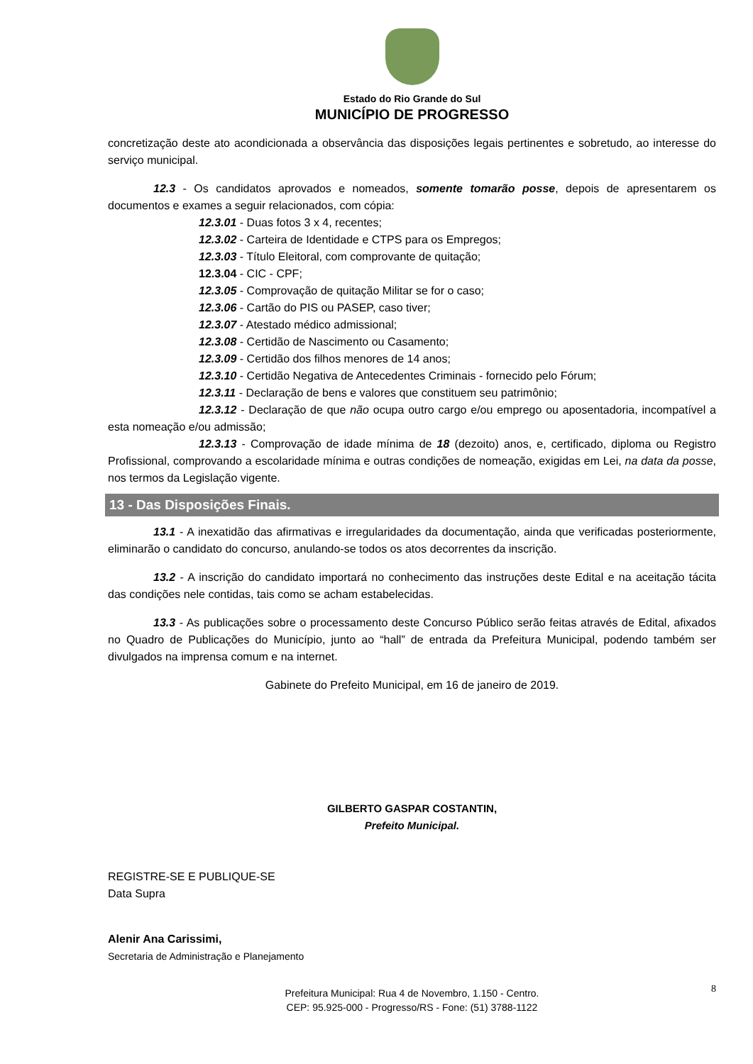Estado do Rio Grande do Sul
MUNICÍPIO DE PROGRESSO
concretização deste ato acondicionada a observância das disposições legais pertinentes e sobretudo, ao interesse do serviço municipal.
12.3 - Os candidatos aprovados e nomeados, somente tomarão posse, depois de apresentarem os documentos e exames a seguir relacionados, com cópia:
12.3.01 - Duas fotos 3 x 4, recentes;
12.3.02 - Carteira de Identidade e CTPS para os Empregos;
12.3.03 - Título Eleitoral, com comprovante de quitação;
12.3.04 - CIC - CPF;
12.3.05 - Comprovação de quitação Militar se for o caso;
12.3.06 - Cartão do PIS ou PASEP, caso tiver;
12.3.07 - Atestado médico admissional;
12.3.08 - Certidão de Nascimento ou Casamento;
12.3.09 - Certidão dos filhos menores de 14 anos;
12.3.10 - Certidão Negativa de Antecedentes Criminais - fornecido pelo Fórum;
12.3.11 - Declaração de bens e valores que constituem seu patrimônio;
12.3.12 - Declaração de que não ocupa outro cargo e/ou emprego ou aposentadoria, incompatível a esta nomeação e/ou admissão;
12.3.13 - Comprovação de idade mínima de 18 (dezoito) anos, e, certificado, diploma ou Registro Profissional, comprovando a escolaridade mínima e outras condições de nomeação, exigidas em Lei, na data da posse, nos termos da Legislação vigente.
13 - Das Disposições Finais.
13.1 - A inexatidão das afirmativas e irregularidades da documentação, ainda que verificadas posteriormente, eliminarão o candidato do concurso, anulando-se todos os atos decorrentes da inscrição.
13.2 - A inscrição do candidato importará no conhecimento das instruções deste Edital e na aceitação tácita das condições nele contidas, tais como se acham estabelecidas.
13.3 - As publicações sobre o processamento deste Concurso Público serão feitas através de Edital, afixados no Quadro de Publicações do Município, junto ao “hall” de entrada da Prefeitura Municipal, podendo também ser divulgados na imprensa comum e na internet.
Gabinete do Prefeito Municipal, em 16 de janeiro de 2019.
GILBERTO GASPAR COSTANTIN,
Prefeito Municipal.
REGISTRE-SE E PUBLIQUE-SE
Data Supra
Alenir Ana Carissimi,
Secretaria de Administração e Planejamento
8 Prefeitura Municipal: Rua 4 de Novembro, 1.150 - Centro.
CEP: 95.925-000 - Progresso/RS - Fone: (51) 3788-1122